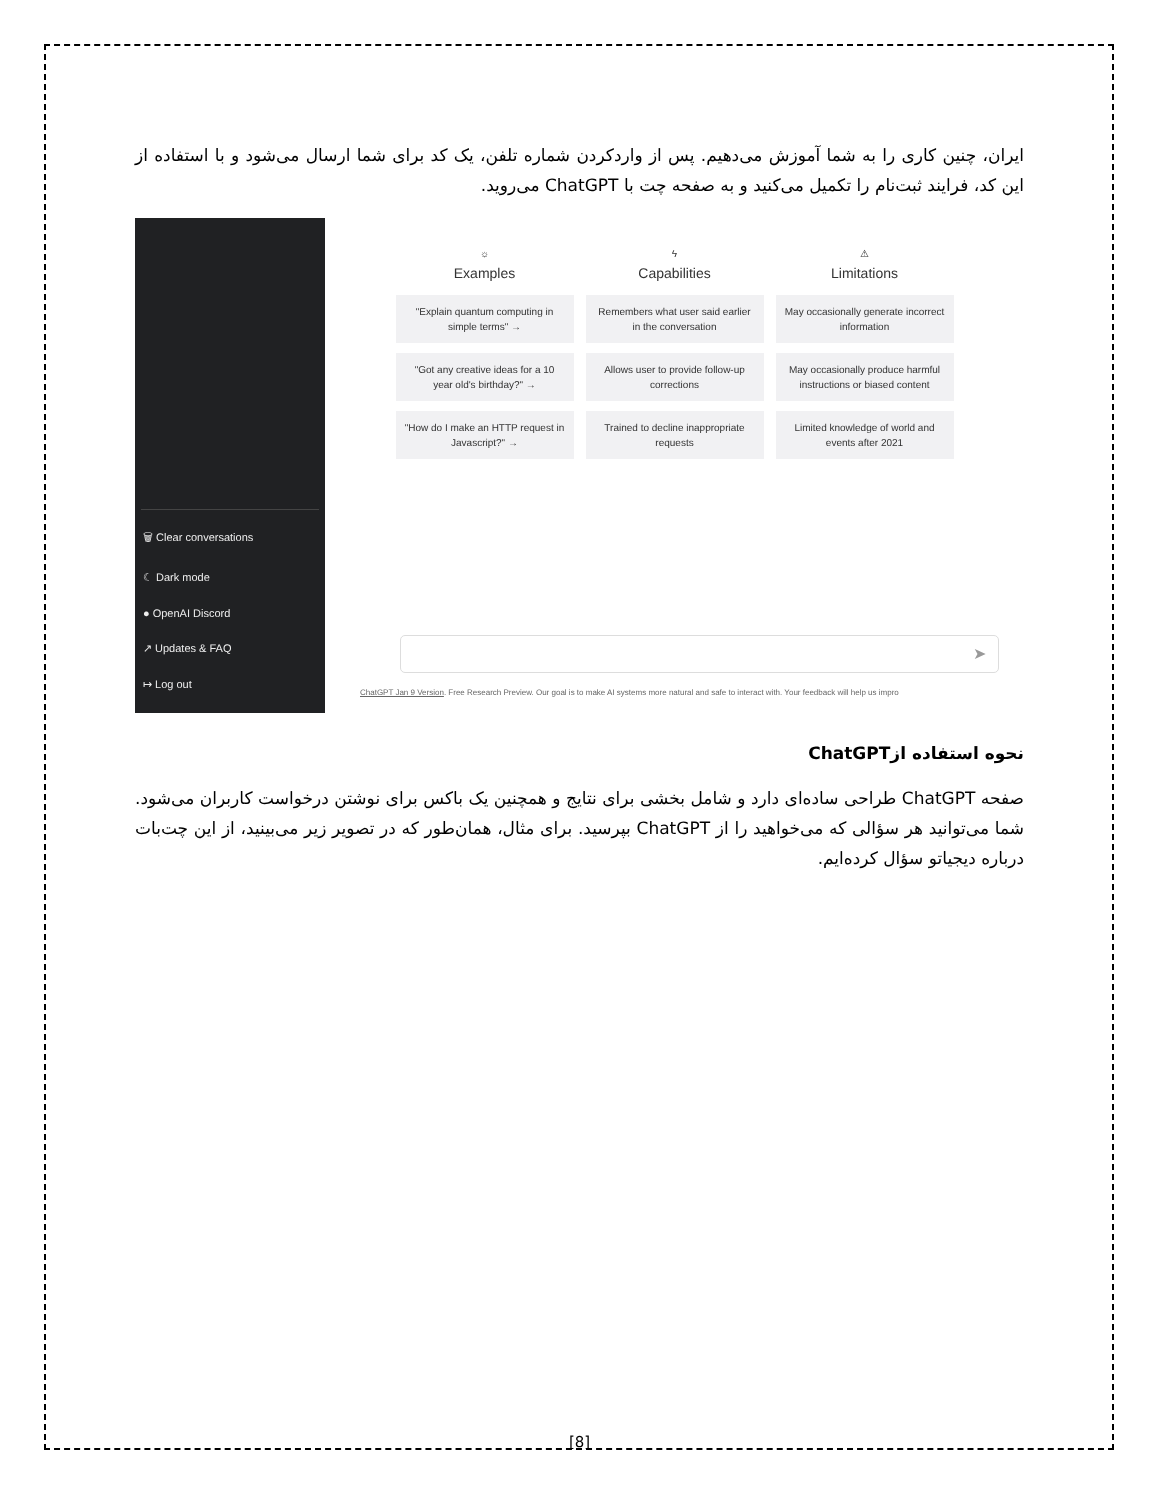ایران، چنین کاری را به شما آموزش می‌دهیم. پس از واردکردن شماره تلفن، یک کد برای شما ارسال می‌شود و با استفاده از این کد، فرایند ثبت‌نام را تکمیل می‌کنید و به صفحه چت با ChatGPT می‌روید.
🗑 Clear conversations
☾ Dark mode
● OpenAI Discord
↗ Updates & FAQ
↦ Log out
☼
Examples
"Explain quantum computing in simple terms" →
"Got any creative ideas for a 10 year old's birthday?" →
"How do I make an HTTP request in Javascript?" →
ϟ
Capabilities
Remembers what user said earlier in the conversation
Allows user to provide follow-up corrections
Trained to decline inappropriate requests
⚠
Limitations
May occasionally generate incorrect information
May occasionally produce harmful instructions or biased content
Limited knowledge of world and events after 2021
➤
ChatGPT Jan 9 Version. Free Research Preview. Our goal is to make AI systems more natural and safe to interact with. Your feedback will help us impro
نحوه استفاده ازChatGPT
صفحه ChatGPT طراحی ساده‌ای دارد و شامل بخشی برای نتایج و همچنین یک باکس برای نوشتن درخواست کاربران می‌شود. شما می‌توانید هر سؤالی که می‌خواهید را از ChatGPT بپرسید. برای مثال، همان‌طور که در تصویر زیر می‌بینید، از این چت‌بات درباره دیجیاتو سؤال کرده‌ایم.
[8]